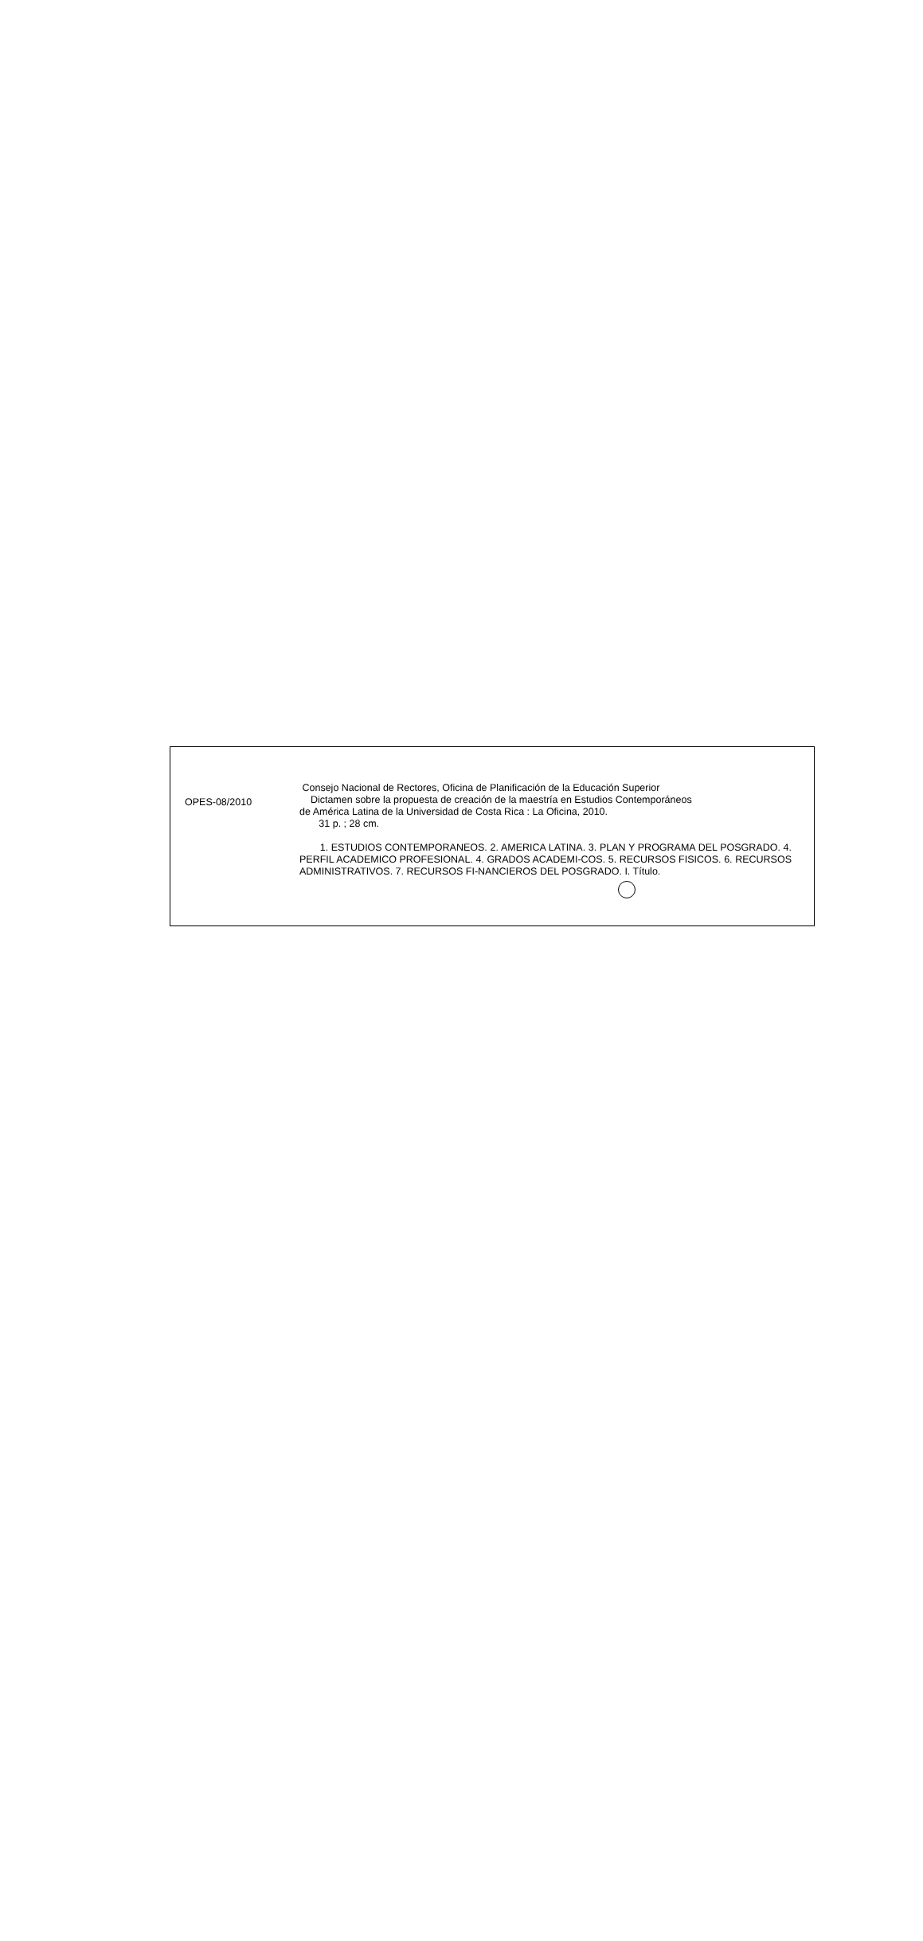OPES-08/2010
Consejo Nacional de Rectores, Oficina de Planificación de la Educación Superior
Dictamen sobre la propuesta de creación de la maestría en Estudios Contemporáneos
de América Latina de la Universidad de Costa Rica : La Oficina, 2010.
31 p. ; 28 cm.
1. ESTUDIOS CONTEMPORANEOS. 2. AMERICA LATINA. 3. PLAN Y PROGRAMA DEL POSGRADO. 4. PERFIL ACADEMICO PROFESIONAL. 4. GRADOS ACADEMI-COS. 5. RECURSOS FISICOS. 6. RECURSOS ADMINISTRATIVOS. 7. RECURSOS FI-NANCIEROS DEL POSGRADO. I. Título.